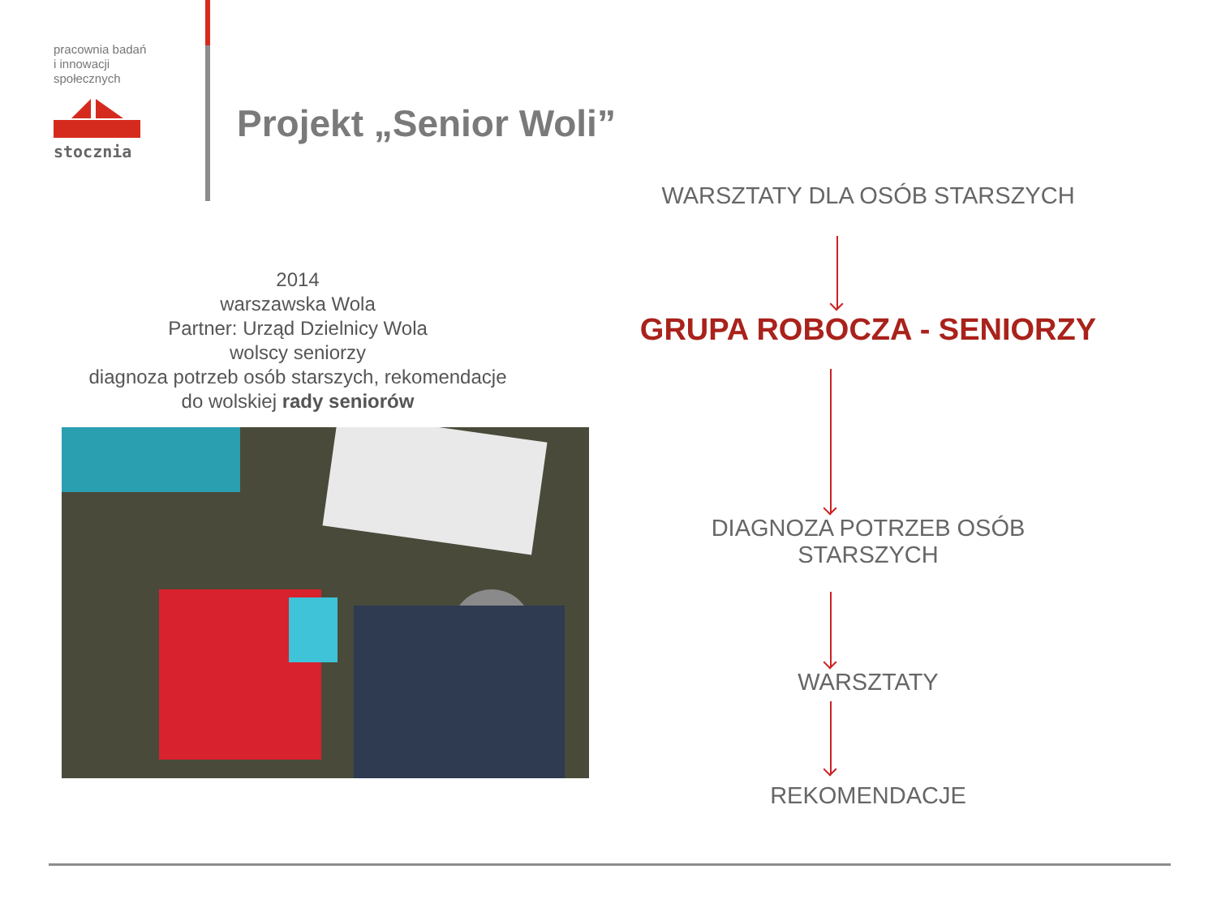pracownia badań
i innowacji
społecznych
stocznia
Projekt „Senior Woli”
2014
warszawska Wola
Partner: Urząd Dzielnicy Wola
wolscy seniorzy
diagnoza potrzeb osób starszych, rekomendacje
do wolskiej rady seniorów
WARSZTATY DLA OSÓB STARSZYCH
GRUPA ROBOCZA - SENIORZY
DIAGNOZA POTRZEB OSÓB
STARSZYCH
WARSZTATY
REKOMENDACJE